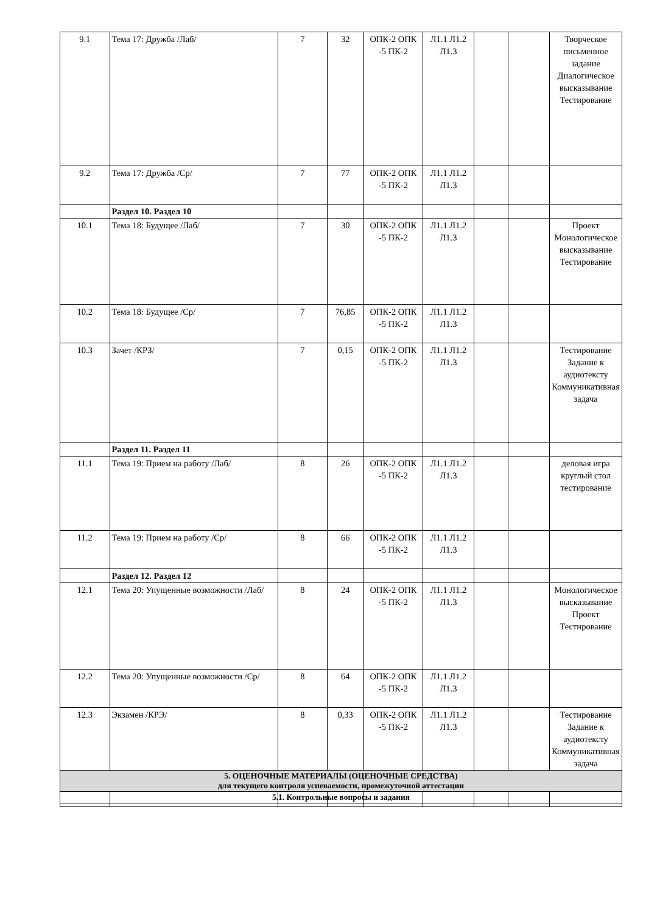| 9.1 | Тема 17: Дружба /Лаб/ | 7 | 32 | ОПК-2 ОПК -5 ПК-2 | Л1.1 Л1.2 Л1.3 | | | Творческое письменное задание Диалогическое высказывание Тестирование |
| 9.2 | Тема 17: Дружба /Ср/ | 7 | 77 | ОПК-2 ОПК -5 ПК-2 | Л1.1 Л1.2 Л1.3 | | | |
| | Раздел 10. Раздел 10 | | | | | | | |
| 10.1 | Тема 18: Будущее /Лаб/ | 7 | 30 | ОПК-2 ОПК -5 ПК-2 | Л1.1 Л1.2 Л1.3 | | | Проект Монологическое высказывание Тестирование |
| 10.2 | Тема 18: Будущее /Ср/ | 7 | 76,85 | ОПК-2 ОПК -5 ПК-2 | Л1.1 Л1.2 Л1.3 | | | |
| 10.3 | Зачет /КРЗ/ | 7 | 0,15 | ОПК-2 ОПК -5 ПК-2 | Л1.1 Л1.2 Л1.3 | | | Тестирование Задание к аудиотексту Коммуникативная задача |
| | Раздел 11. Раздел 11 | | | | | | | |
| 11.1 | Тема 19: Прием на работу /Лаб/ | 8 | 26 | ОПК-2 ОПК -5 ПК-2 | Л1.1 Л1.2 Л1.3 | | | деловая игра круглый стол тестирование |
| 11.2 | Тема 19: Прием на работу /Ср/ | 8 | 66 | ОПК-2 ОПК -5 ПК-2 | Л1.1 Л1.2 Л1.3 | | | |
| | Раздел 12. Раздел 12 | | | | | | | |
| 12.1 | Тема 20: Упущенные возможности /Лаб/ | 8 | 24 | ОПК-2 ОПК -5 ПК-2 | Л1.1 Л1.2 Л1.3 | | | Монологическое высказывание Проект Тестирование |
| 12.2 | Тема 20: Упущенные возможности /Ср/ | 8 | 64 | ОПК-2 ОПК -5 ПК-2 | Л1.1 Л1.2 Л1.3 | | | |
| 12.3 | Экзамен /КРЭ/ | 8 | 0,33 | ОПК-2 ОПК -5 ПК-2 | Л1.1 Л1.2 Л1.3 | | | Тестирование Задание к аудиотексту Коммуникативная задача |
| 5. ОЦЕНОЧНЫЕ МАТЕРИАЛЫ (ОЦЕНОЧНЫЕ СРЕДСТВА) для текущего контроля успеваемости, промежуточной аттестации |
| 5.1. Контрольные вопросы и задания |